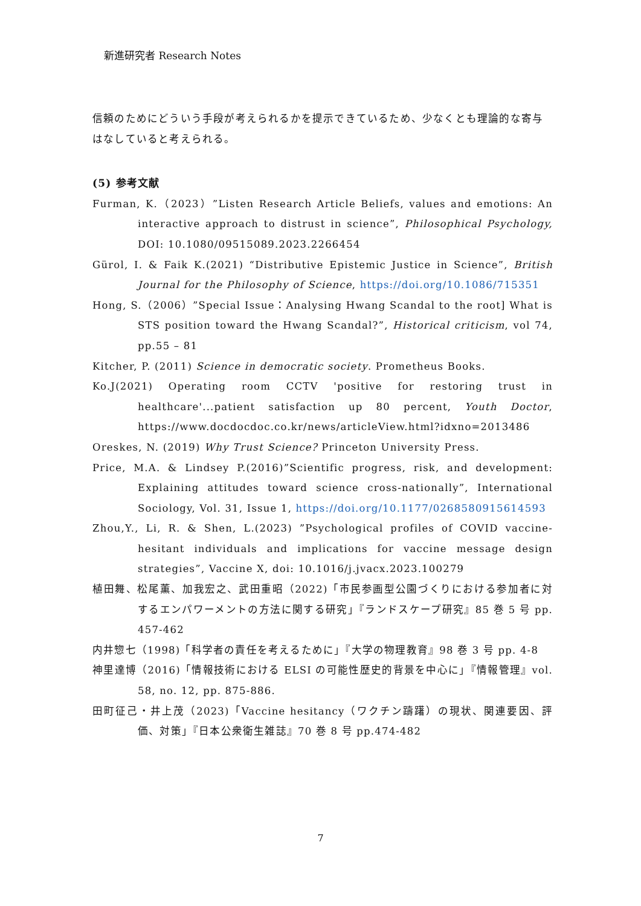新進研究者 Research Notes
信頼のためにどういう手段が考えられるかを提示できているため、少なくとも理論的な寄与はなしていると考えられる。
(5) 参考文献
Furman, K.（2023）”Listen Research Article Beliefs, values and emotions: An interactive approach to distrust in science”, Philosophical Psychology, DOI: 10.1080/09515089.2023.2266454
Gürol, I. & Faik K.(2021) “Distributive Epistemic Justice in Science”, British Journal for the Philosophy of Science, https://doi.org/10.1086/715351
Hong, S.（2006）”Special Issue：Analysing Hwang Scandal to the root] What is STS position toward the Hwang Scandal?”, Historical criticism, vol 74, pp.55 – 81
Kitcher, P. (2011) Science in democratic society. Prometheus Books.
Ko.J(2021) Operating room CCTV 'positive for restoring trust in healthcare'...patient satisfaction up 80 percent, Youth Doctor, https://www.docdocdoc.co.kr/news/articleView.html?idxno=2013486
Oreskes, N. (2019) Why Trust Science? Princeton University Press.
Price, M.A. & Lindsey P.(2016)”Scientific progress, risk, and development: Explaining attitudes toward science cross-nationally”, International Sociology, Vol. 31, Issue 1, https://doi.org/10.1177/0268580915614593
Zhou,Y., Li, R. & Shen, L.(2023) ”Psychological profiles of COVID vaccine-hesitant individuals and implications for vaccine message design strategies”, Vaccine X, doi: 10.1016/j.jvacx.2023.100279
植田舞、松尾薫、加我宏之、武田重昭（2022)「市民参画型公園づくりにおける参加者に対するエンパワーメントの方法に関する研究」『ランドスケープ研究』85 巻 5 号 pp. 457-462
内井惣七（1998)「科学者の責任を考えるために」『大学の物理教育』98 巻 3 号 pp. 4-8
神里達博（2016)「情報技術における ELSI の可能性歴史的背景を中心に」『情報管理』vol. 58, no. 12, pp. 875-886.
田町征己・井上茂（2023)「Vaccine hesitancy（ワクチン躊躇）の現状、関連要因、評価、対策」『日本公衆衛生雑誌』70 巻 8 号 pp.474-482
7